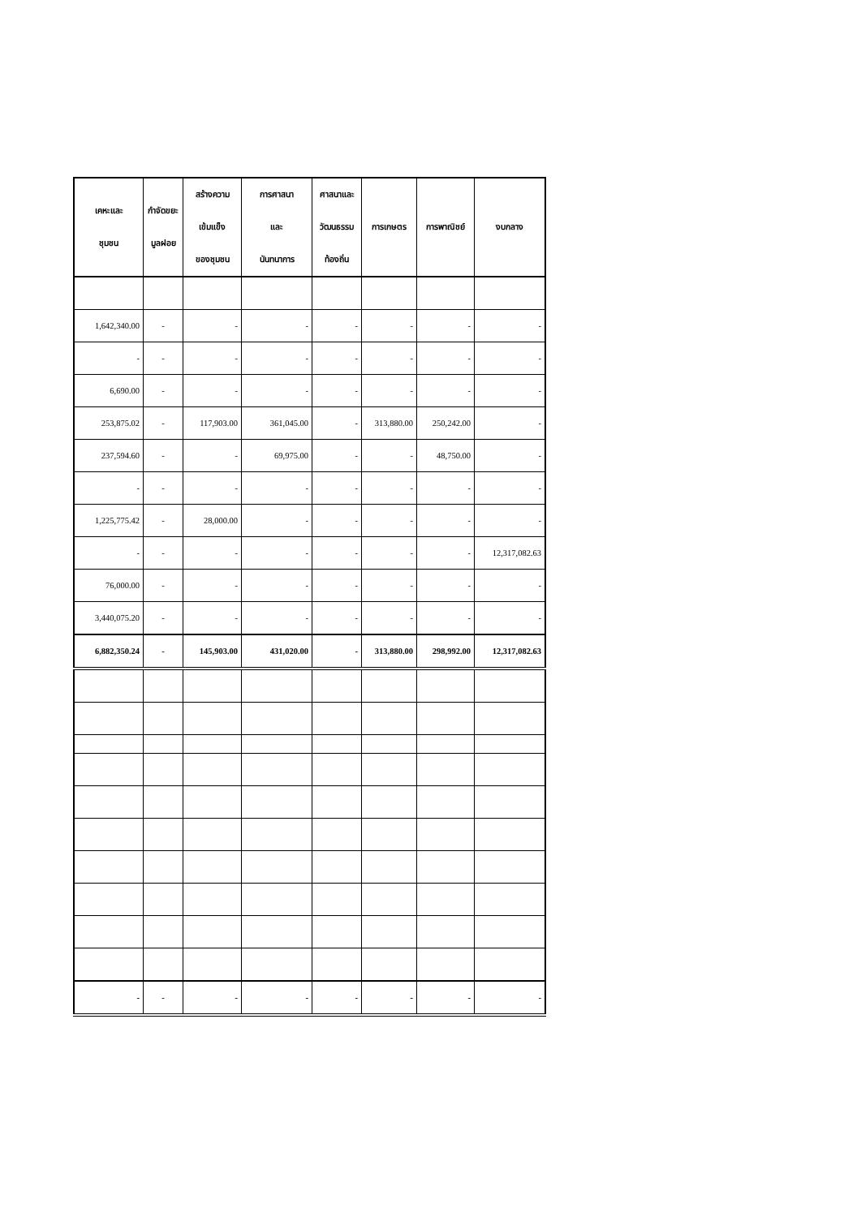| เคหะและ ชุมชน | กำจัดขยะ มูลฝอย | สร้างความ เข้มแข็ง ของชุมชน | การศาสนา และ นันทนาการ | ศาสนาและ วัฒนธรรม ท้องถิ่น | การเกษตร | การพาณิชย์ | งบกลาง |
| --- | --- | --- | --- | --- | --- | --- | --- |
| 1,642,340.00 | - | - | - | - | - | - | - |
| - | - | - | - | - | - | - | - |
| 6,690.00 | - | - | - | - | - | - | - |
| 253,875.02 | - | 117,903.00 | 361,045.00 | - | 313,880.00 | 250,242.00 | - |
| 237,594.60 | - | - | 69,975.00 | - | - | 48,750.00 | - |
| - | - | - | - | - | - | - | - |
| 1,225,775.42 | - | 28,000.00 | - | - | - | - | - |
| - | - | - | - | - | - | - | 12,317,082.63 |
| 76,000.00 | - | - | - | - | - | - | - |
| 3,440,075.20 | - | - | - | - | - | - | - |
| 6,882,350.24 | - | 145,903.00 | 431,020.00 | - | 313,880.00 | 298,992.00 | 12,317,082.63 |
| - | - | - | - | - | - | - | - |